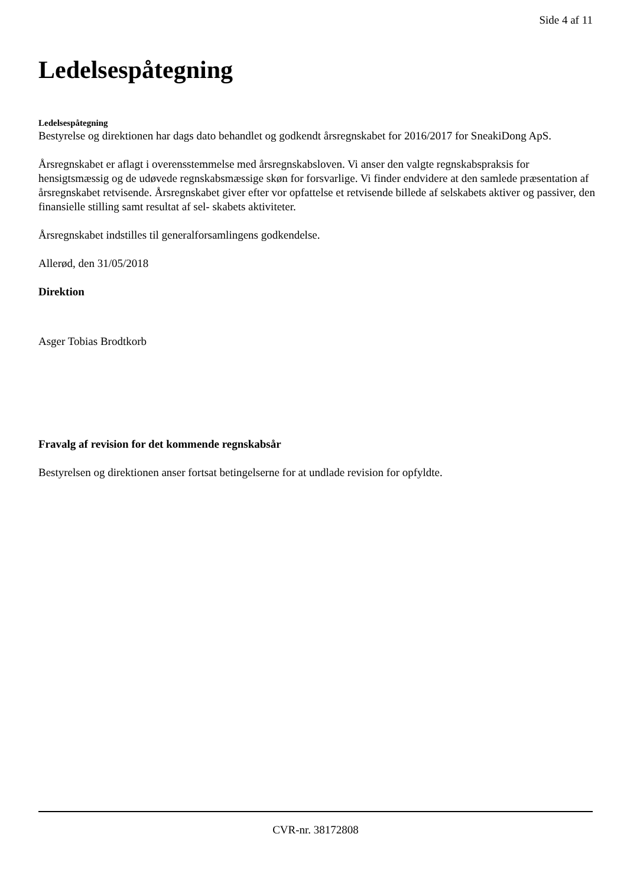Side 4 af 11
Ledelsespåtegning
Ledelsespåtegning
Bestyrelse og direktionen har dags dato behandlet og godkendt årsregnskabet for 2016/2017 for SneakiDong ApS.
Årsregnskabet er aflagt i overensstemmelse med årsregnskabsloven. Vi anser den valgte regnskabspraksis for hensigtsmæssig og de udøvede regnskabsmæssige skøn for forsvarlige. Vi finder endvidere at den samlede præsentation af årsregnskabet retvisende. Årsregnskabet giver efter vor opfattelse et retvisende billede af selskabets aktiver og passiver, den finansielle stilling samt resultat af sel- skabets aktiviteter.
Årsregnskabet indstilles til generalforsamlingens godkendelse.
Allerød, den 31/05/2018
Direktion
Asger Tobias Brodtkorb
Fravalg af revision for det kommende regnskabsår
Bestyrelsen og direktionen anser fortsat betingelserne for at undlade revision for opfyldte.
CVR-nr. 38172808